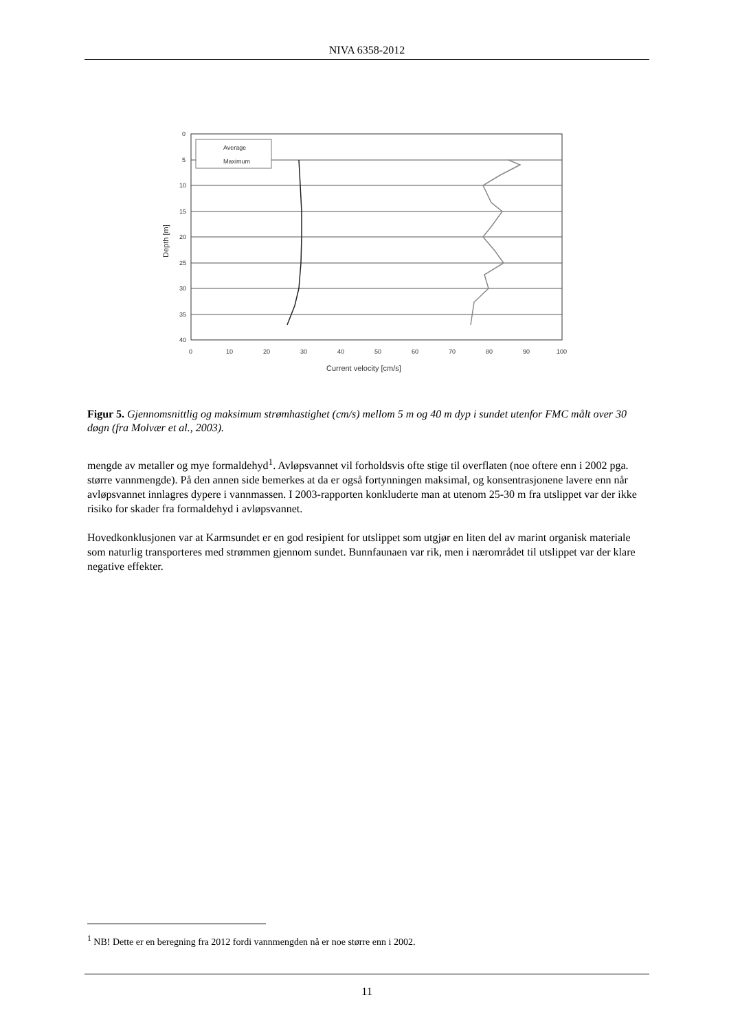NIVA 6358-2012
0
5
10
15
20
25
30
35
40
0
10
20
30
40
50
60
70
80
90
100
Current velocity [cm/s]
Depth [m]
Average
Maximum
Figur 5. Gjennomsnittlig og maksimum strømhastighet (cm/s) mellom 5 m og 40 m dyp i sundet utenfor FMC målt over 30 døgn (fra Molvær et al., 2003).
mengde av metaller og mye formaldehyd<sup>1</sup>. Avløpsvannet vil forholdsvis ofte stige til overflaten (noe oftere enn i 2002 pga. større vannmengde). På den annen side bemerkes at da er også fortynningen maksimal, og konsentrasjonene lavere enn når avløpsvannet innlagres dypere i vannmassen. I 2003-rapporten konkluderte man at utenom 25-30 m fra utslippet var der ikke risiko for skader fra formaldehyd i avløpsvannet.
Hovedkonklusjonen var at Karmsundet er en god resipient for utslippet som utgjør en liten del av marint organisk materiale som naturlig transporteres med strømmen gjennom sundet. Bunnfaunaen var rik, men i nærområdet til utslippet var der klare negative effekter.
<sup>1</sup> NB! Dette er en beregning fra 2012 fordi vannmengden nå er noe større enn i 2002.
11